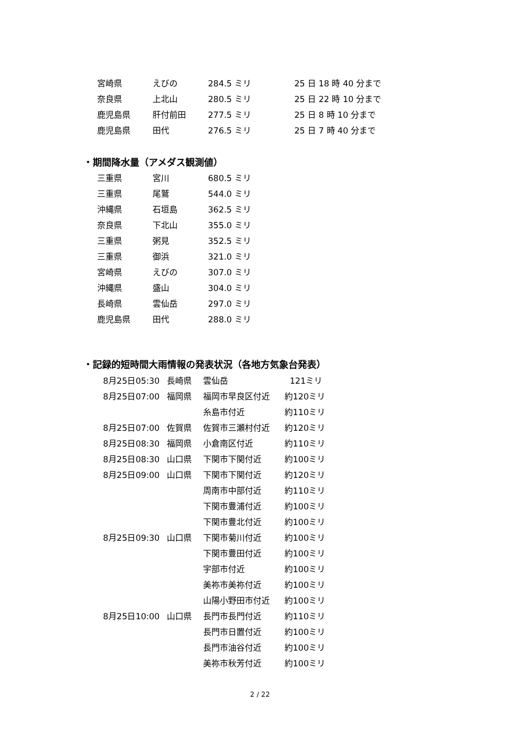| 宮崎県 | えびの | 284.5 ミリ | 25 日 18 時 40 分まで |
| 奈良県 | 上北山 | 280.5 ミリ | 25 日 22 時 10 分まで |
| 鹿児島県 | 肝付前田 | 277.5 ミリ | 25 日 8 時 10 分まで |
| 鹿児島県 | 田代 | 276.5 ミリ | 25 日 7 時 40 分まで |
・期間降水量（アメダス観測値）
| 三重県 | 宮川 | 680.5 ミリ |
| 三重県 | 尾鷲 | 544.0 ミリ |
| 沖縄県 | 石垣島 | 362.5 ミリ |
| 奈良県 | 下北山 | 355.0 ミリ |
| 三重県 | 粥見 | 352.5 ミリ |
| 三重県 | 御浜 | 321.0 ミリ |
| 宮崎県 | えびの | 307.0 ミリ |
| 沖縄県 | 盛山 | 304.0 ミリ |
| 長崎県 | 雲仙岳 | 297.0 ミリ |
| 鹿児島県 | 田代 | 288.0 ミリ |
・記録的短時間大雨情報の発表状況（各地方気象台発表）
| 8月25日05:30 | 長崎県 | 雲仙岳 | 121ミリ |
| 8月25日07:00 | 福岡県 | 福岡市早良区付近 | 約120ミリ |
| | | 糸島市付近 | 約110ミリ |
| 8月25日07:00 | 佐賀県 | 佐賀市三瀬村付近 | 約120ミリ |
| 8月25日08:30 | 福岡県 | 小倉南区付近 | 約110ミリ |
| 8月25日08:30 | 山口県 | 下関市下関付近 | 約100ミリ |
| 8月25日09:00 | 山口県 | 下関市下関付近 | 約120ミリ |
| | | 周南市中部付近 | 約110ミリ |
| | | 下関市豊浦付近 | 約100ミリ |
| | | 下関市豊北付近 | 約100ミリ |
| 8月25日09:30 | 山口県 | 下関市菊川付近 | 約100ミリ |
| | | 下関市豊田付近 | 約100ミリ |
| | | 宇部市付近 | 約100ミリ |
| | | 美祢市美祢付近 | 約100ミリ |
| | | 山陽小野田市付近 | 約100ミリ |
| 8月25日10:00 | 山口県 | 長門市長門付近 | 約110ミリ |
| | | 長門市日置付近 | 約100ミリ |
| | | 長門市油谷付近 | 約100ミリ |
| | | 美祢市秋芳付近 | 約100ミリ |
2 / 22